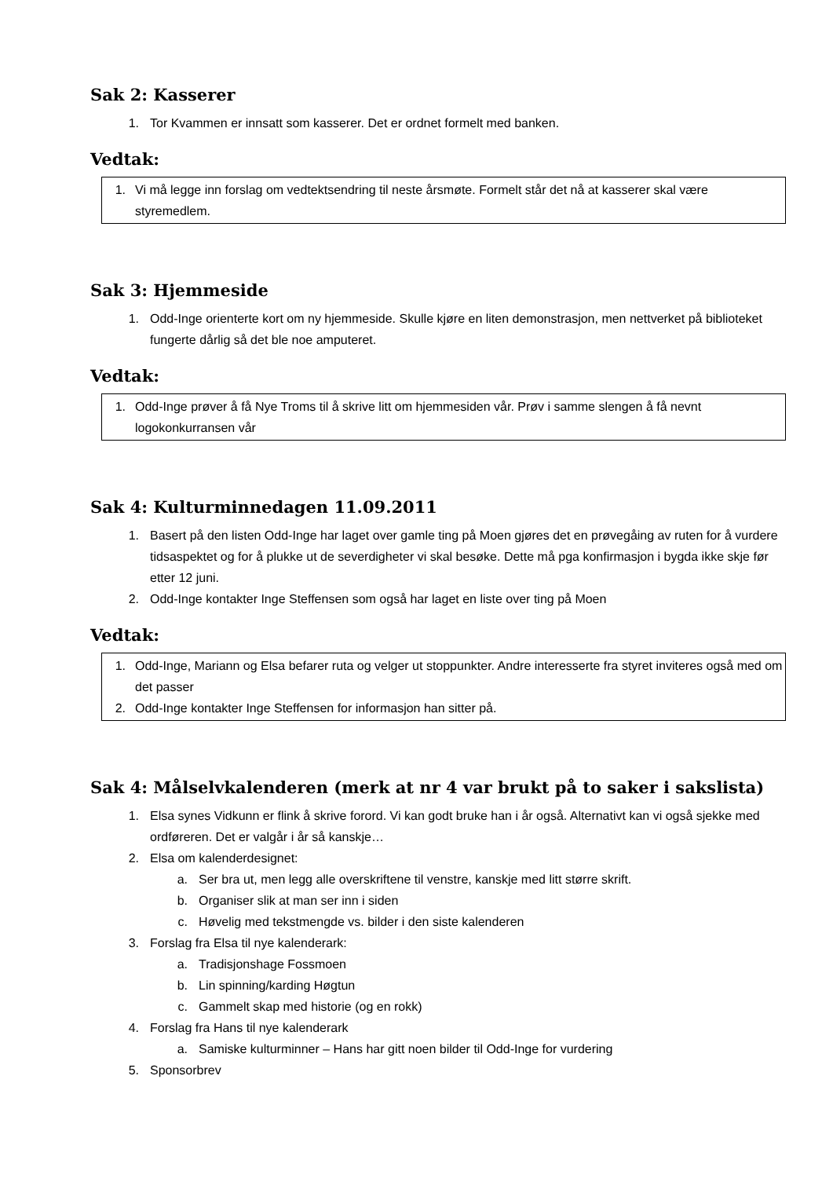Sak 2: Kasserer
1. Tor Kvammen er innsatt som kasserer. Det er ordnet formelt med banken.
Vedtak:
1. Vi må legge inn forslag om vedtektsendring til neste årsmøte. Formelt står det nå at kasserer skal være styremedlem.
Sak 3: Hjemmeside
1. Odd-Inge orienterte kort om ny hjemmeside. Skulle kjøre en liten demonstrasjon, men nettverket på biblioteket fungerte dårlig så det ble noe amputeret.
Vedtak:
1. Odd-Inge prøver å få Nye Troms til å skrive litt om hjemmesiden vår. Prøv i samme slengen å få nevnt logokonkurransen vår
Sak 4: Kulturminnedagen 11.09.2011
1. Basert på den listen Odd-Inge har laget over gamle ting på Moen gjøres det en prøvegåing av ruten for å vurdere tidsaspektet og for å plukke ut de severdigheter vi skal besøke. Dette må pga konfirmasjon i bygda ikke skje før etter 12 juni.
2. Odd-Inge kontakter Inge Steffensen som også har laget en liste over ting på Moen
Vedtak:
1. Odd-Inge, Mariann og Elsa befarer ruta og velger ut stoppunkter. Andre interesserte fra styret inviteres også med om det passer
2. Odd-Inge kontakter Inge Steffensen for informasjon han sitter på.
Sak 4: Målselvkalenderen (merk at nr 4 var brukt på to saker i sakslista)
1. Elsa synes Vidkunn er flink å skrive forord. Vi kan godt bruke han i år også. Alternativt kan vi også sjekke med ordføreren. Det er valgår i år så kanskje…
2. Elsa om kalenderdesignet:
a. Ser bra ut, men legg alle overskriftene til venstre, kanskje med litt større skrift.
b. Organiser slik at man ser inn i siden
c. Høvelig med tekstmengde vs. bilder i den siste kalenderen
3. Forslag fra Elsa til nye kalenderark:
a. Tradisjonshage Fossmoen
b. Lin spinning/karding Høgtun
c. Gammelt skap med historie (og en rokk)
4. Forslag fra Hans til nye kalenderark
a. Samiske kulturminner – Hans har gitt noen bilder til Odd-Inge for vurdering
5. Sponsorbrev